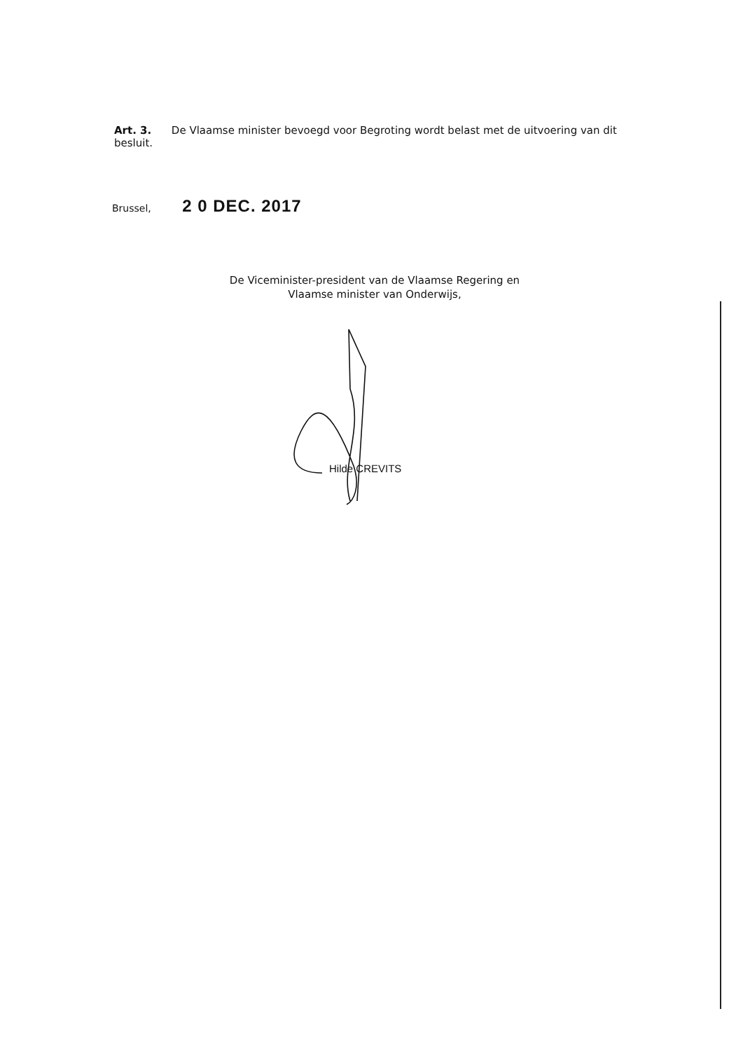Art. 3. De Vlaamse minister bevoegd voor Begroting wordt belast met de uitvoering van dit besluit.
Brussel, 2 0 DEC. 2017
De Viceminister-president van de Vlaamse Regering en
Vlaamse minister van Onderwijs,
Hilde CREVITS